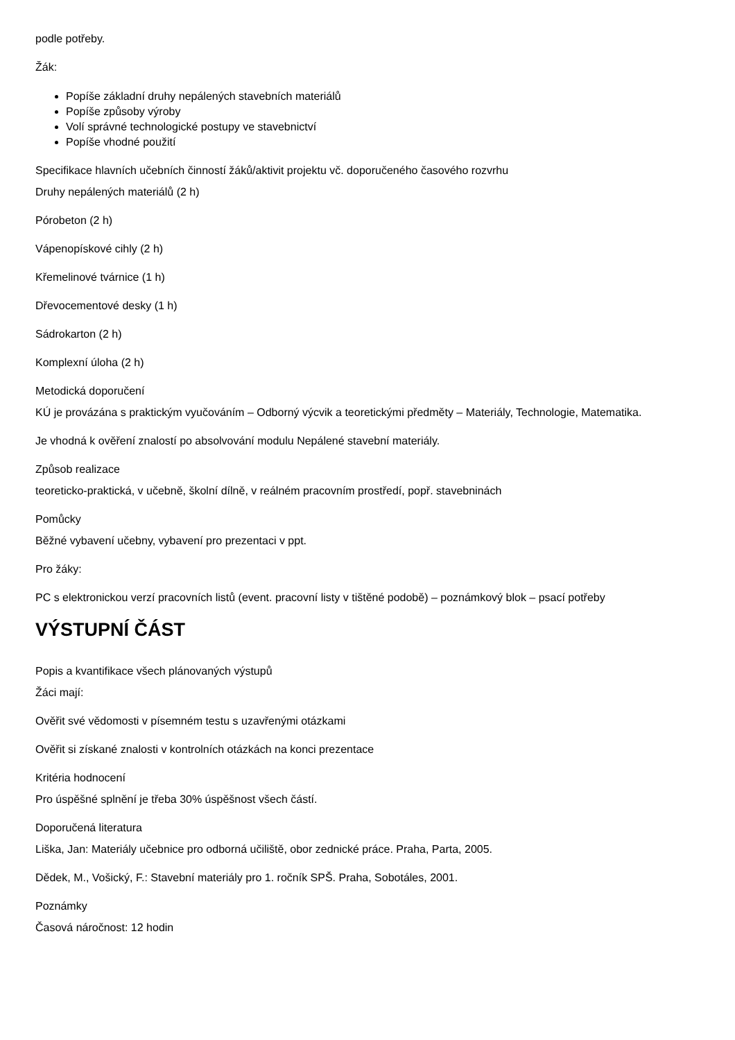podle potřeby.
Žák:
Popíše základní druhy nepálených stavebních materiálů
Popíše způsoby výroby
Volí správné technologické postupy ve stavebnictví
Popíše vhodné použití
Specifikace hlavních učebních činností žáků/aktivit projektu vč. doporučeného časového rozvrhu
Druhy nepálených materiálů (2 h)
Pórobeton (2 h)
Vápenopískové cihly (2 h)
Křemelinové tvárnice (1 h)
Dřevocementové desky (1 h)
Sádrokarton (2 h)
Komplexní úloha (2 h)
Metodická doporučení
KÚ je provázána s praktickým vyučováním – Odborný výcvik a teoretickými předměty – Materiály, Technologie, Matematika.
Je vhodná k ověření znalostí po absolvování modulu Nepálené stavební materiály.
Způsob realizace
teoreticko-praktická, v učebně, školní dílně, v reálném pracovním prostředí, popř. stavebninách
Pomůcky
Běžné vybavení učebny, vybavení pro prezentaci v ppt.
Pro žáky:
PC s elektronickou verzí pracovních listů (event. pracovní listy v tištěné podobě) – poznámkový blok – psací potřeby
VÝSTUPNÍ ČÁST
Popis a kvantifikace všech plánovaných výstupů
Žáci mají:
Ověřit své vědomosti v písemném testu s uzavřenými otázkami
Ověřit si získané znalosti v kontrolních otázkách na konci prezentace
Kritéria hodnocení
Pro úspěšné splnění je třeba 30% úspěšnost všech částí.
Doporučená literatura
Liška, Jan: Materiály učebnice pro odborná učiliště, obor zednické práce. Praha, Parta, 2005.
Dědek, M., Vošický, F.: Stavební materiály pro 1. ročník SPŠ. Praha, Sobotáles, 2001.
Poznámky
Časová náročnost: 12 hodin